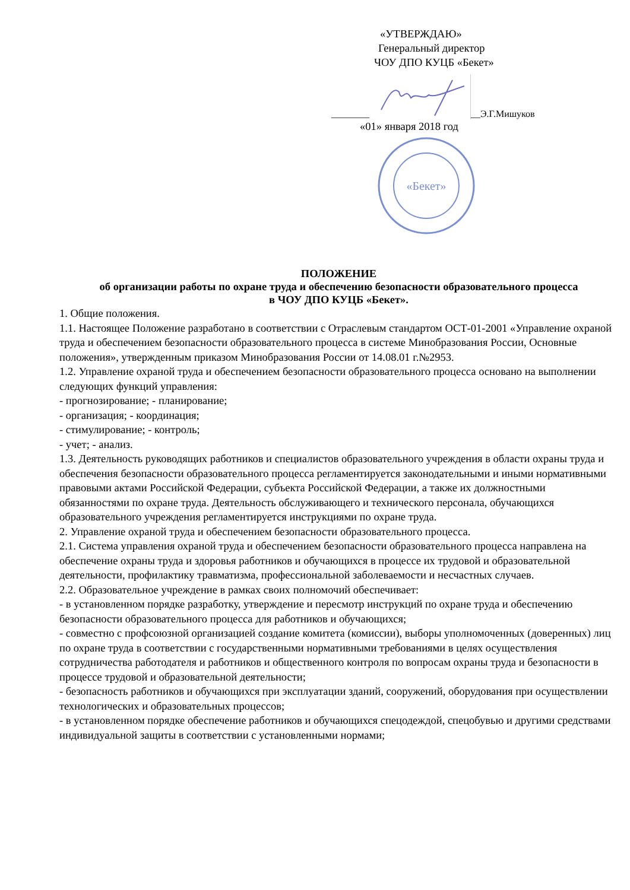«УТВЕРЖДАЮ»
Генеральный директор
ЧОУ ДПО КУЦБ «Бекет»
________ __Э.Г.Мишуков
«01» января 2018 год
«Бекет»
ПОЛОЖЕНИЕ
об организации работы по охране труда и обеспечению безопасности образовательного процесса
в ЧОУ ДПО КУЦБ «Бекет».
1. Общие положения.
1.1. Настоящее Положение разработано в соответствии с Отраслевым стандартом ОСТ-01-2001 «Управление охраной труда и обеспечением безопасности образовательного процесса в системе Минобразования России, Основные положения», утвержденным приказом Минобразования России от 14.08.01 г.№2953.
1.2. Управление охраной труда и обеспечением безопасности образовательного процесса основано на выполнении следующих функций управления:
- прогнозирование; - планирование;
- организация; - координация;
- стимулирование; - контроль;
- учет; - анализ.
1.3. Деятельность руководящих работников и специалистов образовательного учреждения в области охраны труда и обеспечения безопасности образовательного процесса регламентируется законодательными и иными нормативными правовыми актами Российской Федерации, субъекта Российской Федерации, а также их должностными обязанностями по охране труда. Деятельность обслуживающего и технического персонала, обучающихся образовательного учреждения регламентируется инструкциями по охране труда.
2. Управление охраной труда и обеспечением безопасности образовательного процесса.
2.1. Система управления охраной труда и обеспечением безопасности образовательного процесса направлена на обеспечение охраны труда и здоровья работников и обучающихся в процессе их трудовой и образовательной деятельности, профилактику травматизма, профессиональной заболеваемости и несчастных случаев.
2.2. Образовательное учреждение в рамках своих полномочий обеспечивает:
- в установленном порядке разработку, утверждение и пересмотр инструкций по охране труда и обеспечению безопасности образовательного процесса для работников и обучающихся;
- совместно с профсоюзной организацией создание комитета (комиссии), выборы уполномоченных (доверенных) лиц по охране труда в соответствии с государственными нормативными требованиями в целях осуществления сотрудничества работодателя и работников и общественного контроля по вопросам охраны труда и безопасности в процессе трудовой и образовательной деятельности;
- безопасность работников и обучающихся при эксплуатации зданий, сооружений, оборудования при осуществлении технологических и образовательных процессов;
- в установленном порядке обеспечение работников и обучающихся спецодеждой, спецобувью и другими средствами индивидуальной защиты в соответствии с установленными нормами;